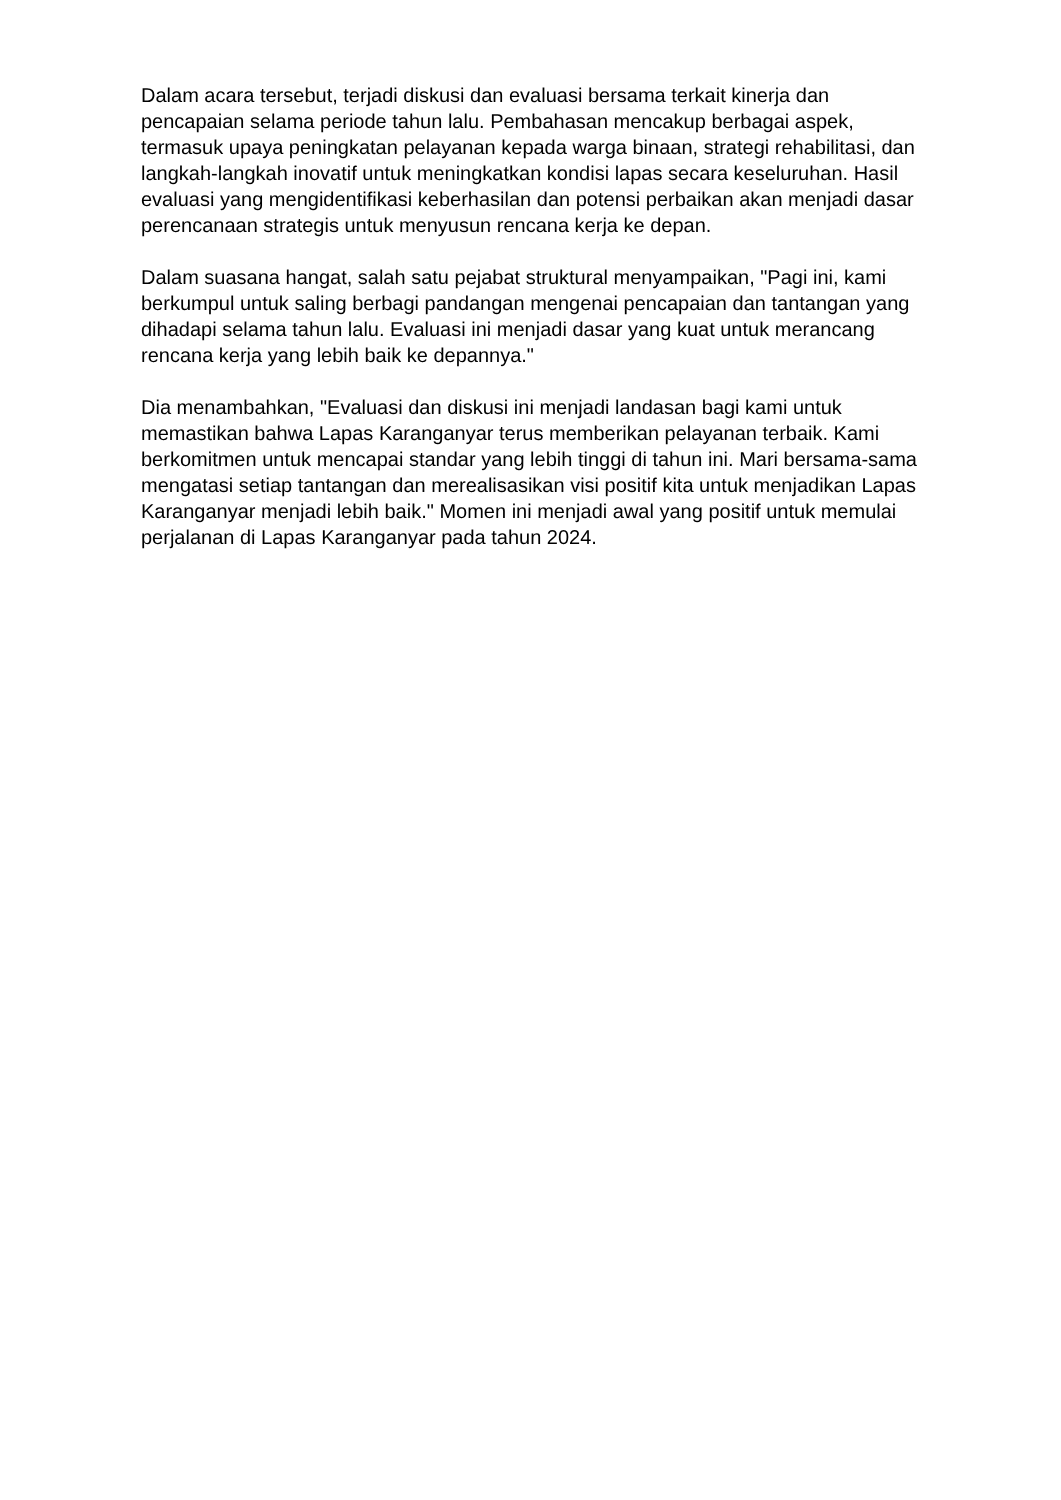Dalam acara tersebut, terjadi diskusi dan evaluasi bersama terkait kinerja dan pencapaian selama periode tahun lalu. Pembahasan mencakup berbagai aspek, termasuk upaya peningkatan pelayanan kepada warga binaan, strategi rehabilitasi, dan langkah-langkah inovatif untuk meningkatkan kondisi lapas secara keseluruhan. Hasil evaluasi yang mengidentifikasi keberhasilan dan potensi perbaikan akan menjadi dasar perencanaan strategis untuk menyusun rencana kerja ke depan.
Dalam suasana hangat, salah satu pejabat struktural menyampaikan, "Pagi ini, kami berkumpul untuk saling berbagi pandangan mengenai pencapaian dan tantangan yang dihadapi selama tahun lalu. Evaluasi ini menjadi dasar yang kuat untuk merancang rencana kerja yang lebih baik ke depannya."
Dia menambahkan, "Evaluasi dan diskusi ini menjadi landasan bagi kami untuk memastikan bahwa Lapas Karanganyar terus memberikan pelayanan terbaik. Kami berkomitmen untuk mencapai standar yang lebih tinggi di tahun ini. Mari bersama-sama mengatasi setiap tantangan dan merealisasikan visi positif kita untuk menjadikan Lapas Karanganyar menjadi lebih baik." Momen ini menjadi awal yang positif untuk memulai perjalanan di Lapas Karanganyar pada tahun 2024.